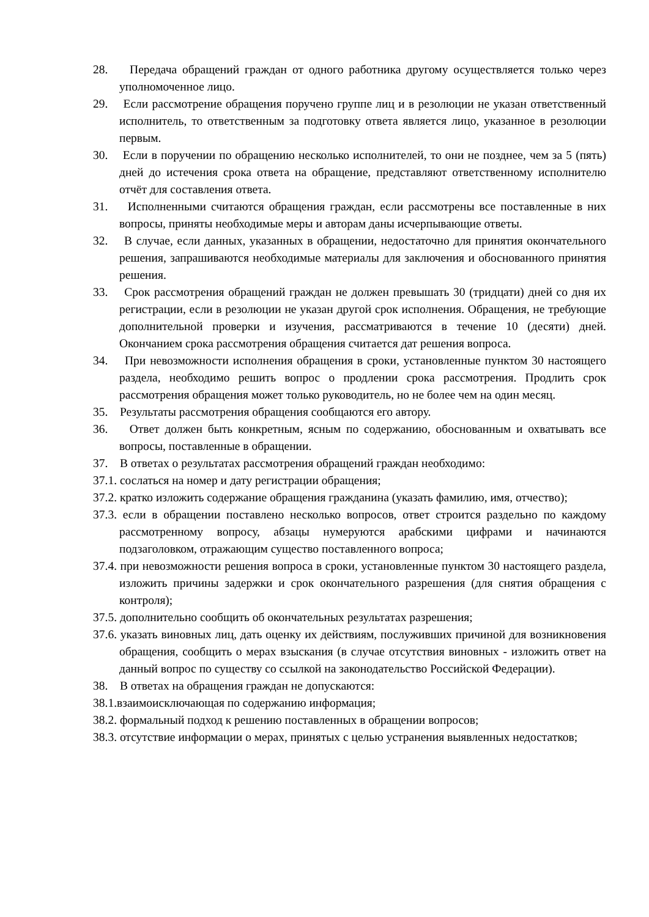28. Передача обращений граждан от одного работника другому осуществляется только через уполномоченное лицо.
29. Если рассмотрение обращения поручено группе лиц и в резолюции не указан ответственный исполнитель, то ответственным за подготовку ответа является лицо, указанное в резолюции первым.
30. Если в поручении по обращению несколько исполнителей, то они не позднее, чем за 5 (пять) дней до истечения срока ответа на обращение, представляют ответственному исполнителю отчёт для составления ответа.
31. Исполненными считаются обращения граждан, если рассмотрены все поставленные в них вопросы, приняты необходимые меры и авторам даны исчерпывающие ответы.
32. В случае, если данных, указанных в обращении, недостаточно для принятия окончательного решения, запрашиваются необходимые материалы для заключения и обоснованного принятия решения.
33. Срок рассмотрения обращений граждан не должен превышать 30 (тридцати) дней со дня их регистрации, если в резолюции не указан другой срок исполнения. Обращения, не требующие дополнительной проверки и изучения, рассматриваются в течение 10 (десяти) дней. Окончанием срока рассмотрения обращения считается дат решения вопроса.
34. При невозможности исполнения обращения в сроки, установленные пунктом 30 настоящего раздела, необходимо решить вопрос о продлении срока рассмотрения. Продлить срок рассмотрения обращения может только руководитель, но не более чем на один месяц.
35. Результаты рассмотрения обращения сообщаются его автору.
36. Ответ должен быть конкретным, ясным по содержанию, обоснованным и охватывать все вопросы, поставленные в обращении.
37. В ответах о результатах рассмотрения обращений граждан необходимо:
37.1. сослаться на номер и дату регистрации обращения;
37.2. кратко изложить содержание обращения гражданина (указать фамилию, имя, отчество);
37.3. если в обращении поставлено несколько вопросов, ответ строится раздельно по каждому рассмотренному вопросу, абзацы нумеруются арабскими цифрами и начинаются подзаголовком, отражающим существо поставленного вопроса;
37.4. при невозможности решения вопроса в сроки, установленные пунктом 30 настоящего раздела, изложить причины задержки и срок окончательного разрешения (для снятия обращения с контроля);
37.5. дополнительно сообщить об окончательных результатах разрешения;
37.6. указать виновных лиц, дать оценку их действиям, послуживших причиной для возникновения обращения, сообщить о мерах взыскания (в случае отсутствия виновных - изложить ответ на данный вопрос по существу со ссылкой на законодательство Российской Федерации).
38. В ответах на обращения граждан не допускаются:
38.1.взаимоисключающая по содержанию информация;
38.2. формальный подход к решению поставленных в обращении вопросов;
38.3. отсутствие информации о мерах, принятых с целью устранения выявленных недостатков;